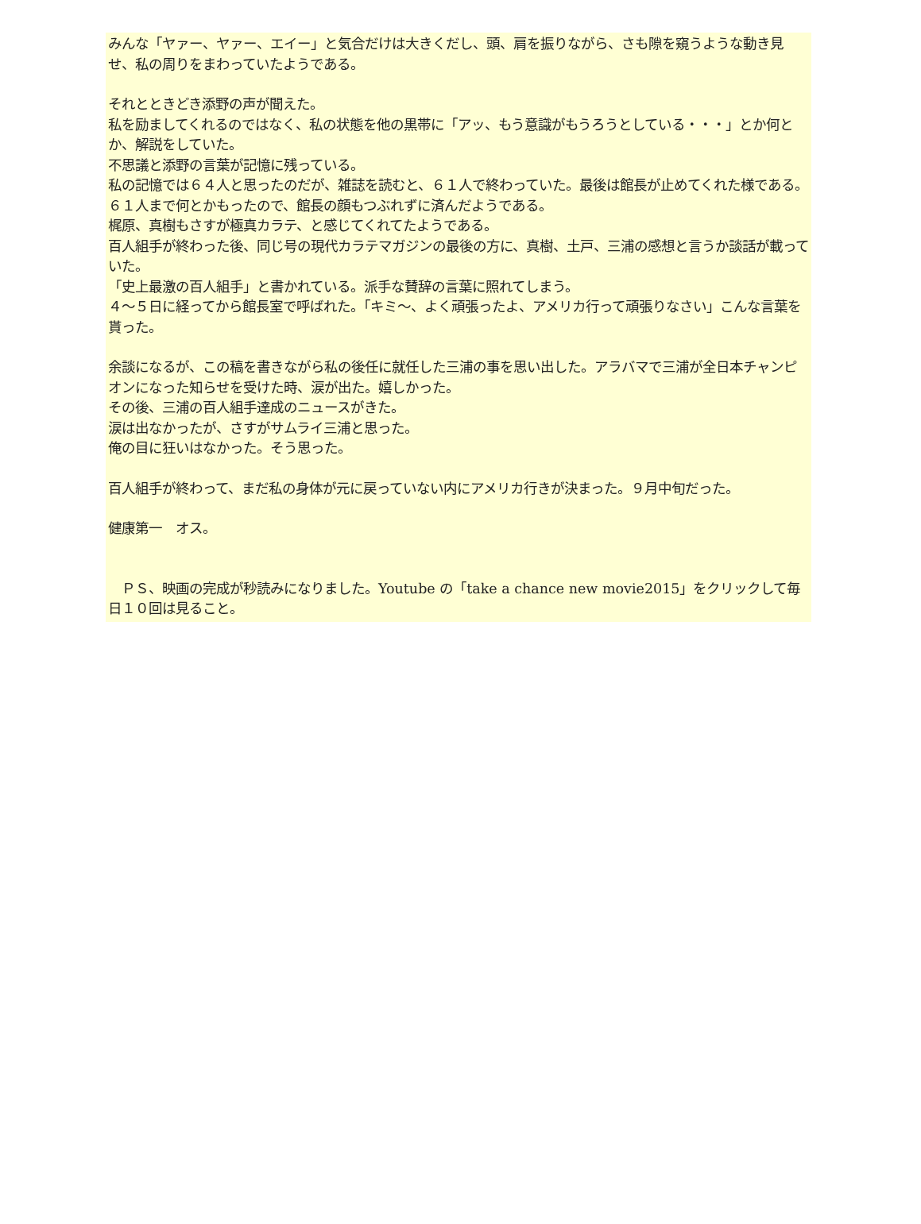みんな「ヤァー、ヤァー、エイー」と気合だけは大きくだし、頭、肩を振りながら、さも隙を窺うような動き見せ、私の周りをまわっていたようである。
それとときどき添野の声が聞えた。
私を励ましてくれるのではなく、私の状態を他の黒帯に「アッ、もう意識がもうろうとしている・・・」とか何とか、解説をしていた。
不思議と添野の言葉が記憶に残っている。
私の記憶では６４人と思ったのだが、雑誌を読むと、６１人で終わっていた。最後は館長が止めてくれた様である。
６１人まで何とかもったので、館長の顔もつぶれずに済んだようである。
梶原、真樹もさすが極真カラテ、と感じてくれてたようである。
百人組手が終わった後、同じ号の現代カラテマガジンの最後の方に、真樹、土戸、三浦の感想と言うか談話が載っていた。
「史上最激の百人組手」と書かれている。派手な賛辞の言葉に照れてしまう。
４～５日に経ってから館長室で呼ばれた。「キミ～、よく頑張ったよ、アメリカ行って頑張りなさい」こんな言葉を貰った。
余談になるが、この稿を書きながら私の後任に就任した三浦の事を思い出した。アラバマで三浦が全日本チャンピオンになった知らせを受けた時、涙が出た。嬉しかった。
その後、三浦の百人組手達成のニュースがきた。
涙は出なかったが、さすがサムライ三浦と思った。
俺の目に狂いはなかった。そう思った。
百人組手が終わって、まだ私の身体が元に戻っていない内にアメリカ行きが決まった。９月中旬だった。
健康第一　オス。
　ＰＳ、映画の完成が秒読みになりました。Youtube の「take a chance new movie2015」をクリックして毎日１０回は見ること。